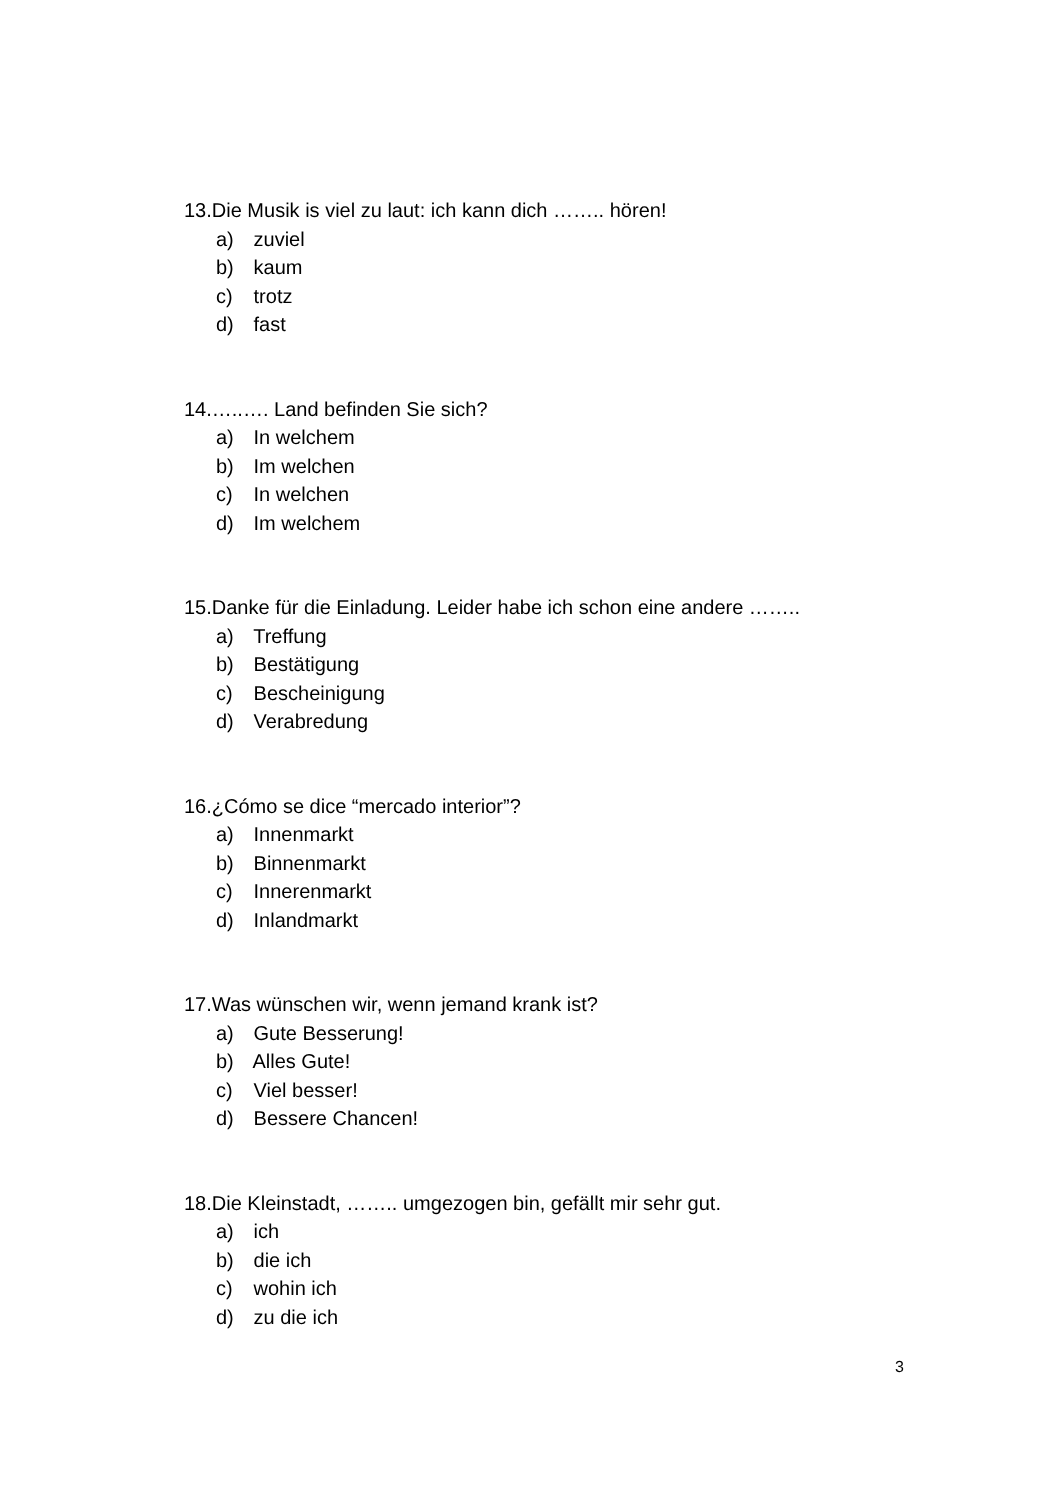13.Die Musik is viel zu laut: ich kann dich …….. hören!
a) zuviel
b) kaum
c) trotz
d) fast
14.…..…. Land befinden Sie sich?
a) In welchem
b) Im welchen
c) In welchen
d) Im welchem
15.Danke für die Einladung. Leider habe ich schon eine andere ……..
a) Treffung
b) Bestätigung
c) Bescheinigung
d) Verabredung
16.¿Cómo se dice “mercado interior”?
a) Innenmarkt
b) Binnenmarkt
c) Innerenmarkt
d) Inlandmarkt
17.Was wünschen wir, wenn jemand krank ist?
a) Gute Besserung!
b) Alles Gute!
c) Viel besser!
d) Bessere Chancen!
18.Die Kleinstadt, …….. umgezogen bin, gefällt mir sehr gut.
a) ich
b) die ich
c) wohin ich
d) zu die ich
3